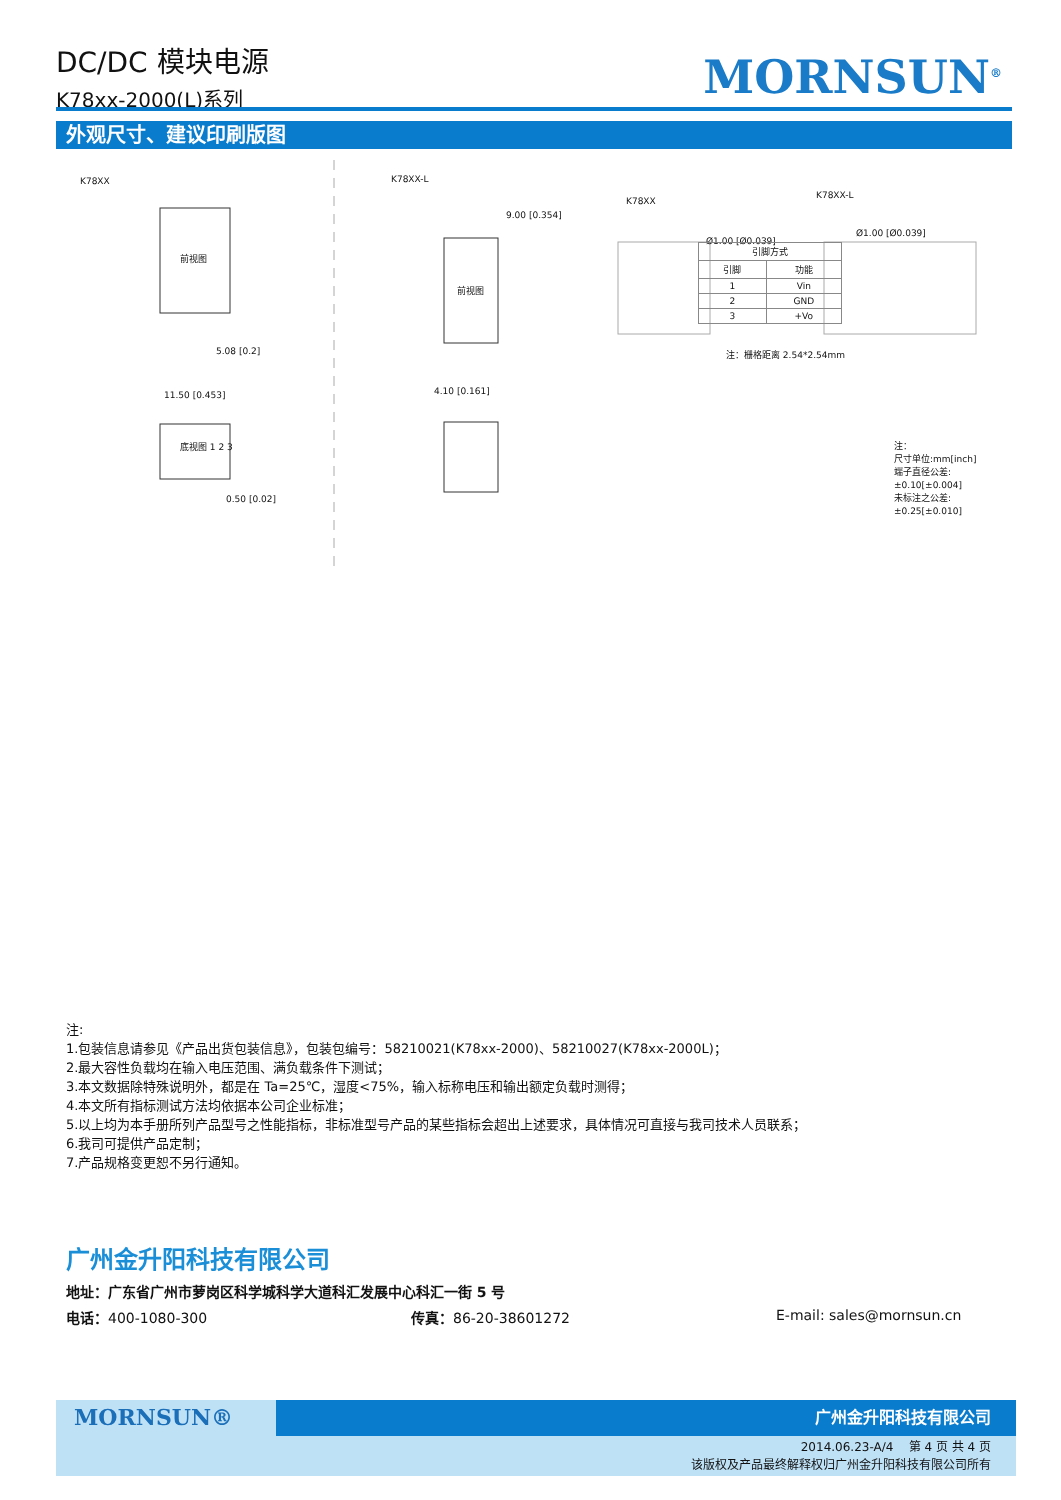DC/DC 模块电源
K78xx-2000(L)系列
MORNSUN<sup>®</sup>
外观尺寸、建议印刷版图
K78XX
前视图
5.08 [0.2]
11.50 [0.453]
底视图 1 2 3
0.50 [0.02]
K78XX-L
9.00 [0.354]
前视图
4.10 [0.161]
K78XX
K78XX-L
Ø1.00 [Ø0.039]
Ø1.00 [Ø0.039]
注：栅格距离 2.54*2.54mm
注：
尺寸单位:mm[inch]
端子直径公差:±0.10[±0.004]
未标注之公差:±0.25[±0.010]
| 引脚方式 | |
| --- | --- |
| 引脚 | 功能 |
| 1 | Vin |
| 2 | GND |
| 3 | +Vo |
注:
1.包装信息请参见《产品出货包装信息》，包装包编号：58210021(K78xx-2000)、58210027(K78xx-2000L)；
2.最大容性负载均在输入电压范围、满负载条件下测试；
3.本文数据除特殊说明外，都是在 Ta=25℃，湿度<75%，输入标称电压和输出额定负载时测得；
4.本文所有指标测试方法均依据本公司企业标准；
5.以上均为本手册所列产品型号之性能指标，非标准型号产品的某些指标会超出上述要求，具体情况可直接与我司技术人员联系；
6.我司可提供产品定制；
7.产品规格变更恕不另行通知。
广州金升阳科技有限公司
地址：广东省广州市萝岗区科学城科学大道科汇发展中心科汇一街 5 号
电话：400-1080-300 传真：86-20-38601272 E-mail: sales@mornsun.cn
广州金升阳科技有限公司
MORNSUN®
2014.06.23-A/4 第 4 页 共 4 页
该版权及产品最终解释权归广州金升阳科技有限公司所有